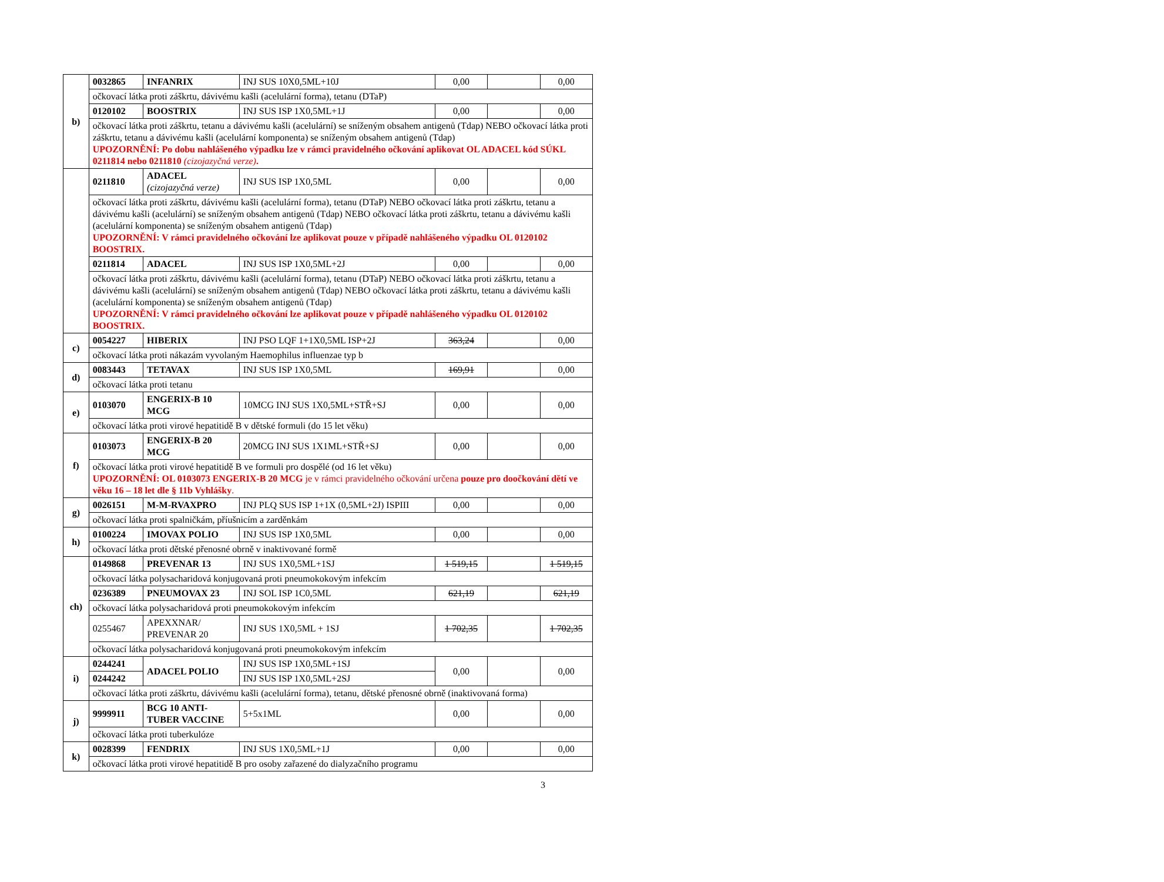| b) | 0032865 | INFANRIX | INJ SUS 10X0,5ML+10J | 0,00 | | 0,00 |
| | očkovací látka proti záškrtu, dávivému kašli (acelulární forma), tetanu (DTaP) | | | | | |
| | 0120102 | BOOSTRIX | INJ SUS ISP 1X0,5ML+1J | 0,00 | | 0,00 |
| | očkovací látka proti záškrtu, tetanu a dávivému kašli (acelulární) se sníženým obsahem antigenů (Tdap) NEBO očkovací látka proti záškrtu, tetanu a dávivému kašli (acelulární komponenta) se sníženým obsahem antigenů (Tdap) UPOZORNĚNÍ: Po dobu nahlášeného výpadku lze v rámci pravidelného očkování aplikovat OL ADACEL kód SÚKL 0211814 nebo 0211810 (cizojazyčná verze) . | | | | | |
| | 0211810 | ADACEL (cizojazyčná verze) | INJ SUS ISP 1X0,5ML | 0,00 | | 0,00 |
| | očkovací látka proti záškrtu, dávivému kašli (acelulární forma), tetanu (DTaP) NEBO očkovací látka proti záškrtu, tetanu a dávivému kašli (acelulární) se sníženým obsahem antigenů (Tdap) NEBO očkovací látka proti záškrtu, tetanu a dávivému kašli (acelulární komponenta) se sníženým obsahem antigenů (Tdap) UPOZORNĚNÍ: V rámci pravidelného očkování lze aplikovat pouze v případě nahlášeného výpadku OL 0120102 BOOSTRIX. | | | | | |
| | 0211814 | ADACEL | INJ SUS ISP 1X0,5ML+2J | 0,00 | | 0,00 |
| | očkovací látka proti záškrtu, dávivému kašli (acelulární forma), tetanu (DTaP) NEBO očkovací látka proti záškrtu, tetanu a dávivému kašli (acelulární) se sníženým obsahem antigenů (Tdap) NEBO očkovací látka proti záškrtu, tetanu a dávivému kašli (acelulární komponenta) se sníženým obsahem antigenů (Tdap) UPOZORNĚNÍ: V rámci pravidelného očkování lze aplikovat pouze v případě nahlášeného výpadku OL 0120102 BOOSTRIX. | | | | | |
| c) | 0054227 | HIBERIX | INJ PSO LQF 1+1X0,5ML ISP+2J | 363,24 | | 0,00 |
| | očkovací látka proti nákazám vyvolaným Haemophilus influenzae typ b | | | | | |
| d) | 0083443 | TETAVAX | INJ SUS ISP 1X0,5ML | 169,91 | | 0,00 |
| | očkovací látka proti tetanu | | | | | |
| e) | 0103070 | ENGERIX-B 10 MCG | 10MCG INJ SUS 1X0,5ML+STŘ+SJ | 0,00 | | 0,00 |
| | očkovací látka proti virové hepatitidě B v dětské formuli (do 15 let věku) | | | | | |
| f) | 0103073 | ENGERIX-B 20 MCG | 20MCG INJ SUS 1X1ML+STŘ+SJ | 0,00 | | 0,00 |
| | očkovací látka proti virové hepatitidě B ve formuli pro dospělé (od 16 let věku) UPOZORNĚNÍ: OL 0103073 ENGERIX-B 20 MCG je v rámci pravidelného očkování určena pouze pro doočkování dětí ve věku 16 – 18 let dle § 11b Vyhlášky . | | | | | |
| g) | 0026151 | M-M-RVAXPRO | INJ PLQ SUS ISP 1+1X (0,5ML+2J) ISPIII | 0,00 | | 0,00 |
| | očkovací látka proti spalničkám, příušnicím a zarděnkám | | | | | |
| h) | 0100224 | IMOVAX POLIO | INJ SUS ISP 1X0,5ML | 0,00 | | 0,00 |
| | očkovací látka proti dětské přenosné obrně v inaktivované formě | | | | | |
| ch) | 0149868 | PREVENAR 13 | INJ SUS 1X0,5ML+1SJ | 1 519,15 | | 1 519,15 |
| | očkovací látka polysacharidová konjugovaná proti pneumokokovým infekcím | | | | | |
| | 0236389 | PNEUMOVAX 23 | INJ SOL ISP 1C0,5ML | 621,19 | | 621,19 |
| | očkovací látka polysacharidová proti pneumokokovým infekcím | | | | | |
| | 0255467 | APEXXNAR/ PREVENAR 20 | INJ SUS 1X0,5ML + 1SJ | 1 702,35 | | 1 702,35 |
| | očkovací látka polysacharidová konjugovaná proti pneumokokovým infekcím | | | | | |
| i) | 0244241 | ADACEL POLIO | INJ SUS ISP 1X0,5ML+1SJ | 0,00 | | 0,00 |
| | 0244242 | | INJ SUS ISP 1X0,5ML+2SJ | | | |
| | očkovací látka proti záškrtu, dávivému kašli (acelulární forma), tetanu, dětské přenosné obrně (inaktivovaná forma) | | | | | |
| j) | 9999911 | BCG 10 ANTI-TUBER VACCINE | 5+5x1ML | 0,00 | | 0,00 |
| | očkovací látka proti tuberkulóze | | | | | |
| k) | 0028399 | FENDRIX | INJ SUS 1X0,5ML+1J | 0,00 | | 0,00 |
| | očkovací látka proti virové hepatitidě B pro osoby zařazené do dialyzačního programu | | | | | |
3